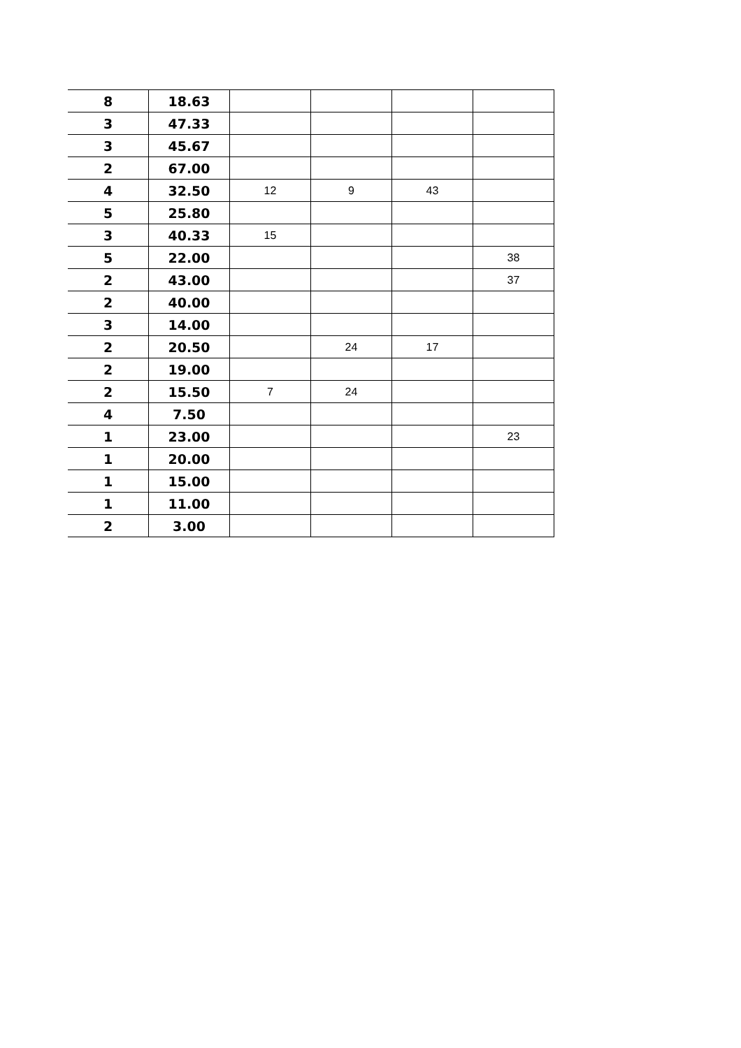| 8 | 18.63 | | | | |
| 3 | 47.33 | | | | |
| 3 | 45.67 | | | | |
| 2 | 67.00 | | | | |
| 4 | 32.50 | 12 | 9 | 43 | |
| 5 | 25.80 | | | | |
| 3 | 40.33 | 15 | | | |
| 5 | 22.00 | | | | 38 |
| 2 | 43.00 | | | | 37 |
| 2 | 40.00 | | | | |
| 3 | 14.00 | | | | |
| 2 | 20.50 | | 24 | 17 | |
| 2 | 19.00 | | | | |
| 2 | 15.50 | 7 | 24 | | |
| 4 | 7.50 | | | | |
| 1 | 23.00 | | | | 23 |
| 1 | 20.00 | | | | |
| 1 | 15.00 | | | | |
| 1 | 11.00 | | | | |
| 2 | 3.00 | | | | |